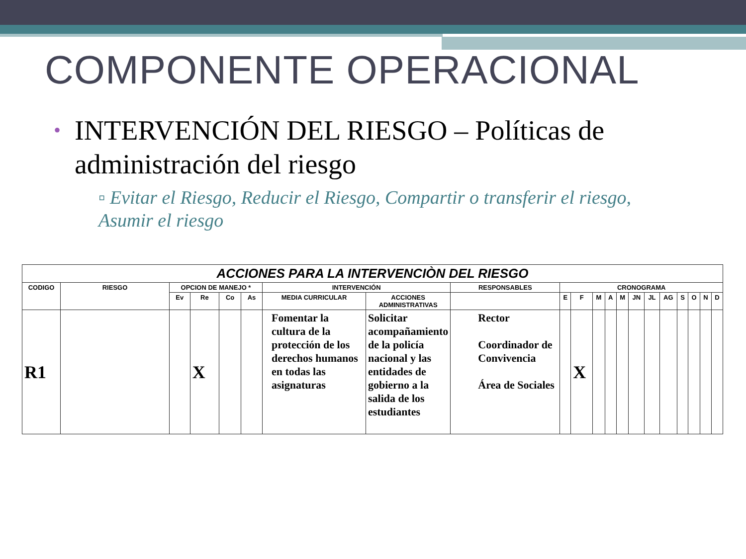COMPONENTE OPERACIONAL
•
INTERVENCIÓN DEL RIESGO – Políticas de administración del riesgo
▫ Evitar el Riesgo, Reducir el Riesgo, Compartir o transferir el riesgo, Asumir el riesgo
| ACCIONES PARA LA INTERVENCIÒN DEL RIESGO | | | | | | | | | | | | | | | | | | | | |
| --- | --- | --- | --- | --- | --- | --- | --- | --- | --- | --- | --- | --- | --- | --- | --- | --- | --- | --- | --- | --- |
| CODIGO | RIESGO | OPCION DE MANEJO * | | | | INTERVENCIÓN | | RESPONSABLES | CRONOGRAMA | | | | | | | | | | | |
| | | Ev | Re | Co | As | | | | E | F | M | A | M | JN | JL | AG | S | O | N | D |
| | | | | | | MEDIA CURRICULAR | ACCIONES ADMINISTRATIVAS | | | | | | | | | | | | | |
| R1 | | | X | | | Fomentar la cultura de la protección de los derechos humanos en todas las asignaturas | Solicitar acompañamiento de la policía nacional y las entidades de gobierno a la salida de los estudiantes | Rector Coordinador de Convivencia Área de Sociales | | X | | | | | | | | | | |